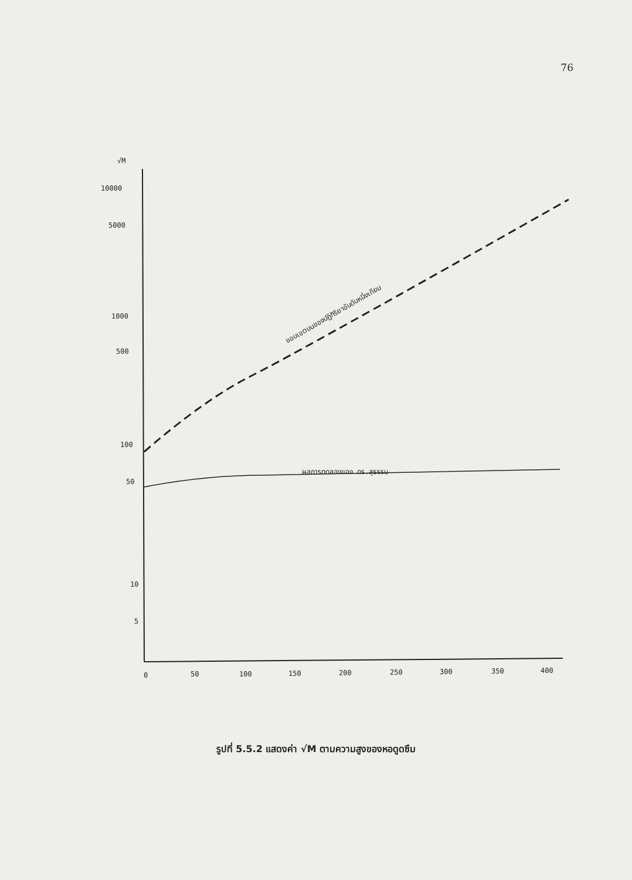76
√M
10000
5000
1000
500
100
50
10
5
0
50
100
150
200
250
300
350
400
ขอบเขตบนของปฏิกิริยาอันดับหนึ่งเทียม
ผลการทดลองของ ดร.สุธรรม
รูปที่ 5.5.2 แสดงค่า √M ตามความสูงของหอดูดซึม